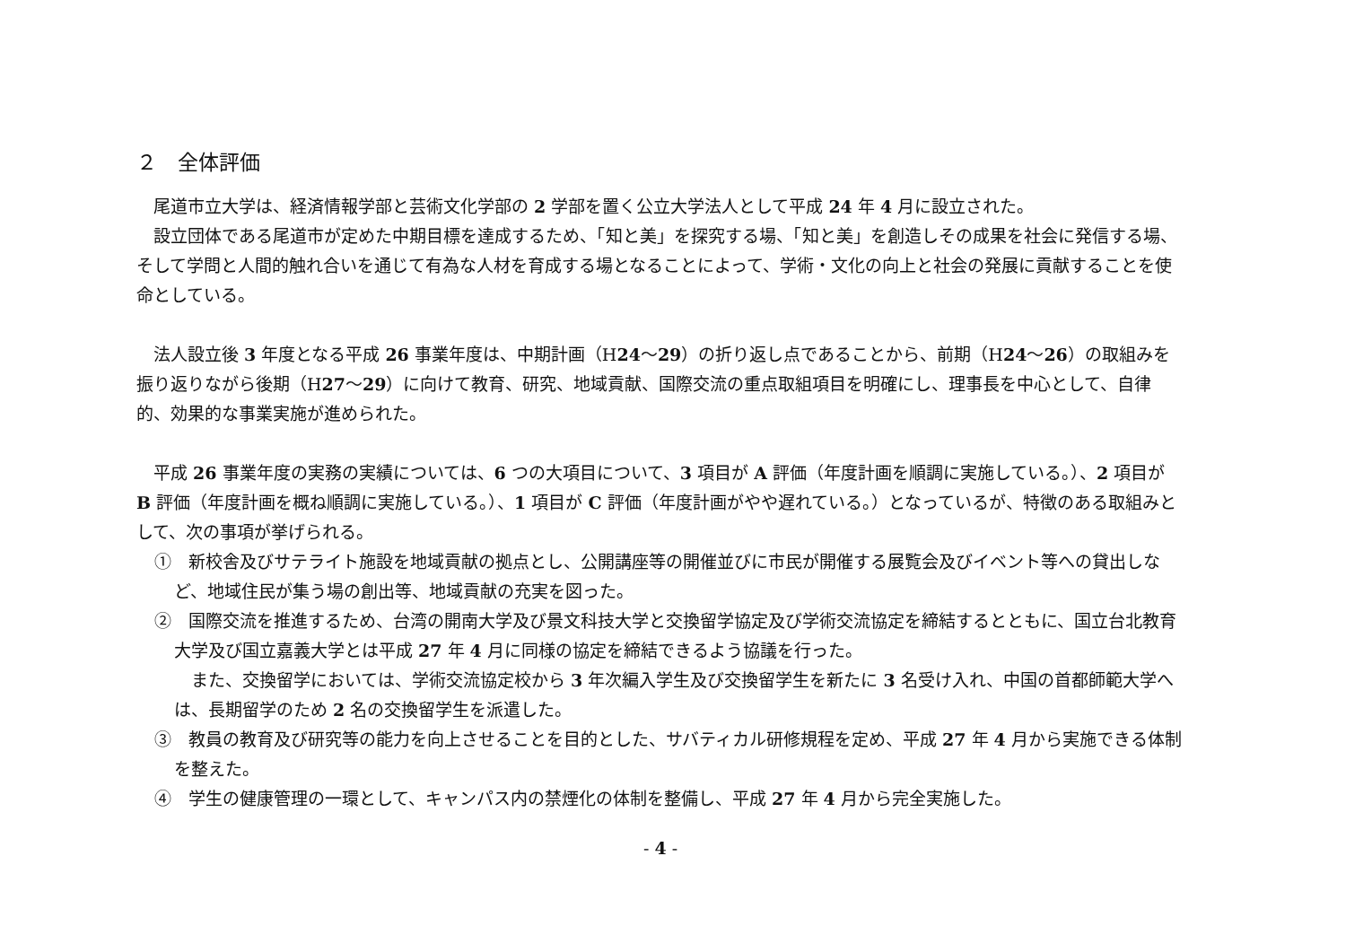２　全体評価
尾道市立大学は、経済情報学部と芸術文化学部の 2 学部を置く公立大学法人として平成 24 年 4 月に設立された。
設立団体である尾道市が定めた中期目標を達成するため、「知と美」を探究する場、「知と美」を創造しその成果を社会に発信する場、そして学問と人間的触れ合いを通じて有為な人材を育成する場となることによって、学術・文化の向上と社会の発展に貢献することを使命としている。
法人設立後 3 年度となる平成 26 事業年度は、中期計画（H24～29）の折り返し点であることから、前期（H24～26）の取組みを振り返りながら後期（H27～29）に向けて教育、研究、地域貢献、国際交流の重点取組項目を明確にし、理事長を中心として、自律的、効果的な事業実施が進められた。
平成 26 事業年度の実務の実績については、6 つの大項目について、3 項目が A 評価（年度計画を順調に実施している。）、2 項目が B 評価（年度計画を概ね順調に実施している。）、1 項目が C 評価（年度計画がやや遅れている。）となっているが、特徴のある取組みとして、次の事項が挙げられる。
①　新校舎及びサテライト施設を地域貢献の拠点とし、公開講座等の開催並びに市民が開催する展覧会及びイベント等への貸出しなど、地域住民が集う場の創出等、地域貢献の充実を図った。
②　国際交流を推進するため、台湾の開南大学及び景文科技大学と交換留学協定及び学術交流協定を締結するとともに、国立台北教育大学及び国立嘉義大学とは平成 27 年 4 月に同様の協定を締結できるよう協議を行った。
また、交換留学においては、学術交流協定校から 3 年次編入学生及び交換留学生を新たに 3 名受け入れ、中国の首都師範大学へは、長期留学のため 2 名の交換留学生を派遣した。
③　教員の教育及び研究等の能力を向上させることを目的とした、サバティカル研修規程を定め、平成 27 年 4 月から実施できる体制を整えた。
④　学生の健康管理の一環として、キャンパス内の禁煙化の体制を整備し、平成 27 年 4 月から完全実施した。
- 4 -